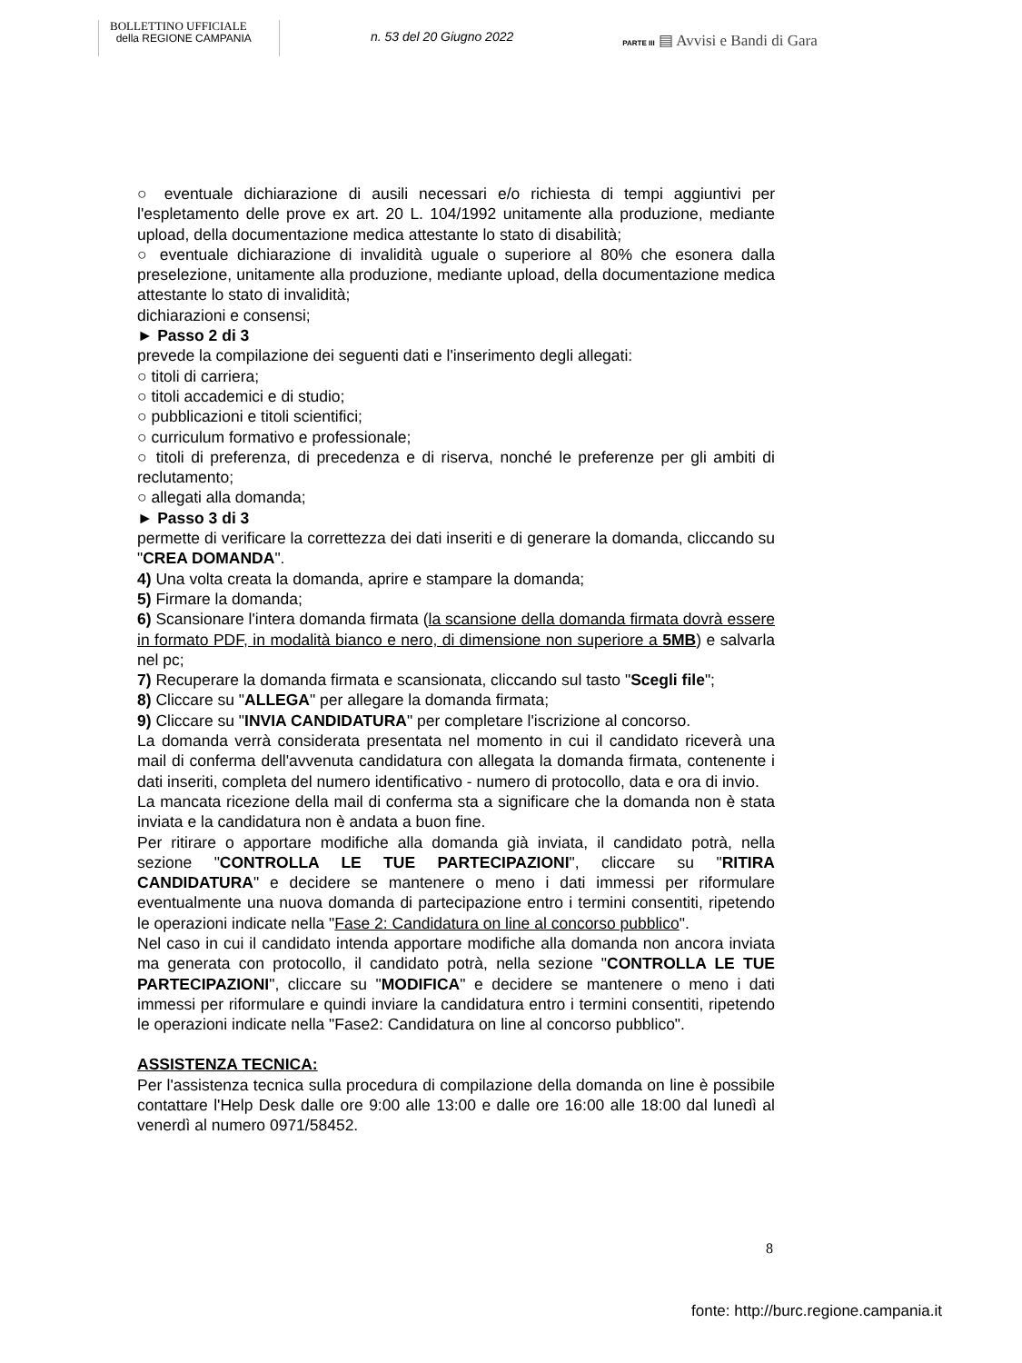BOLLETTINO UFFICIALE
della REGIONE CAMPANIA
n. 53 del 20 Giugno 2022
PARTE III ▤ Avvisi e Bandi di Gara
○ eventuale dichiarazione di ausili necessari e/o richiesta di tempi aggiuntivi per l'espletamento delle prove ex art. 20 L. 104/1992 unitamente alla produzione, mediante upload, della documentazione medica attestante lo stato di disabilità;
○ eventuale dichiarazione di invalidità uguale o superiore al 80% che esonera dalla preselezione, unitamente alla produzione, mediante upload, della documentazione medica attestante lo stato di invalidità;
dichiarazioni e consensi;
► Passo 2 di 3
prevede la compilazione dei seguenti dati e l'inserimento degli allegati:
○ titoli di carriera;
○ titoli accademici e di studio;
○ pubblicazioni e titoli scientifici;
○ curriculum formativo e professionale;
○ titoli di preferenza, di precedenza e di riserva, nonché le preferenze per gli ambiti di reclutamento;
○ allegati alla domanda;
► Passo 3 di 3
permette di verificare la correttezza dei dati inseriti e di generare la domanda, cliccando su "CREA DOMANDA".
4) Una volta creata la domanda, aprire e stampare la domanda;
5) Firmare la domanda;
6) Scansionare l'intera domanda firmata (la scansione della domanda firmata dovrà essere in formato PDF, in modalità bianco e nero, di dimensione non superiore a 5MB) e salvarla nel pc;
7) Recuperare la domanda firmata e scansionata, cliccando sul tasto "Scegli file";
8) Cliccare su "ALLEGA" per allegare la domanda firmata;
9) Cliccare su "INVIA CANDIDATURA" per completare l'iscrizione al concorso.
La domanda verrà considerata presentata nel momento in cui il candidato riceverà una mail di conferma dell'avvenuta candidatura con allegata la domanda firmata, contenente i dati inseriti, completa del numero identificativo - numero di protocollo, data e ora di invio.
La mancata ricezione della mail di conferma sta a significare che la domanda non è stata inviata e la candidatura non è andata a buon fine.
Per ritirare o apportare modifiche alla domanda già inviata, il candidato potrà, nella sezione "CONTROLLA LE TUE PARTECIPAZIONI", cliccare su "RITIRA CANDIDATURA" e decidere se mantenere o meno i dati immessi per riformulare eventualmente una nuova domanda di partecipazione entro i termini consentiti, ripetendo le operazioni indicate nella "Fase 2: Candidatura on line al concorso pubblico".
Nel caso in cui il candidato intenda apportare modifiche alla domanda non ancora inviata ma generata con protocollo, il candidato potrà, nella sezione "CONTROLLA LE TUE PARTECIPAZIONI", cliccare su "MODIFICA" e decidere se mantenere o meno i dati immessi per riformulare e quindi inviare la candidatura entro i termini consentiti, ripetendo le operazioni indicate nella "Fase2: Candidatura on line al concorso pubblico".
ASSISTENZA TECNICA:
Per l'assistenza tecnica sulla procedura di compilazione della domanda on line è possibile contattare l'Help Desk dalle ore 9:00 alle 13:00 e dalle ore 16:00 alle 18:00 dal lunedì al venerdì al numero 0971/58452.
8
fonte: http://burc.regione.campania.it